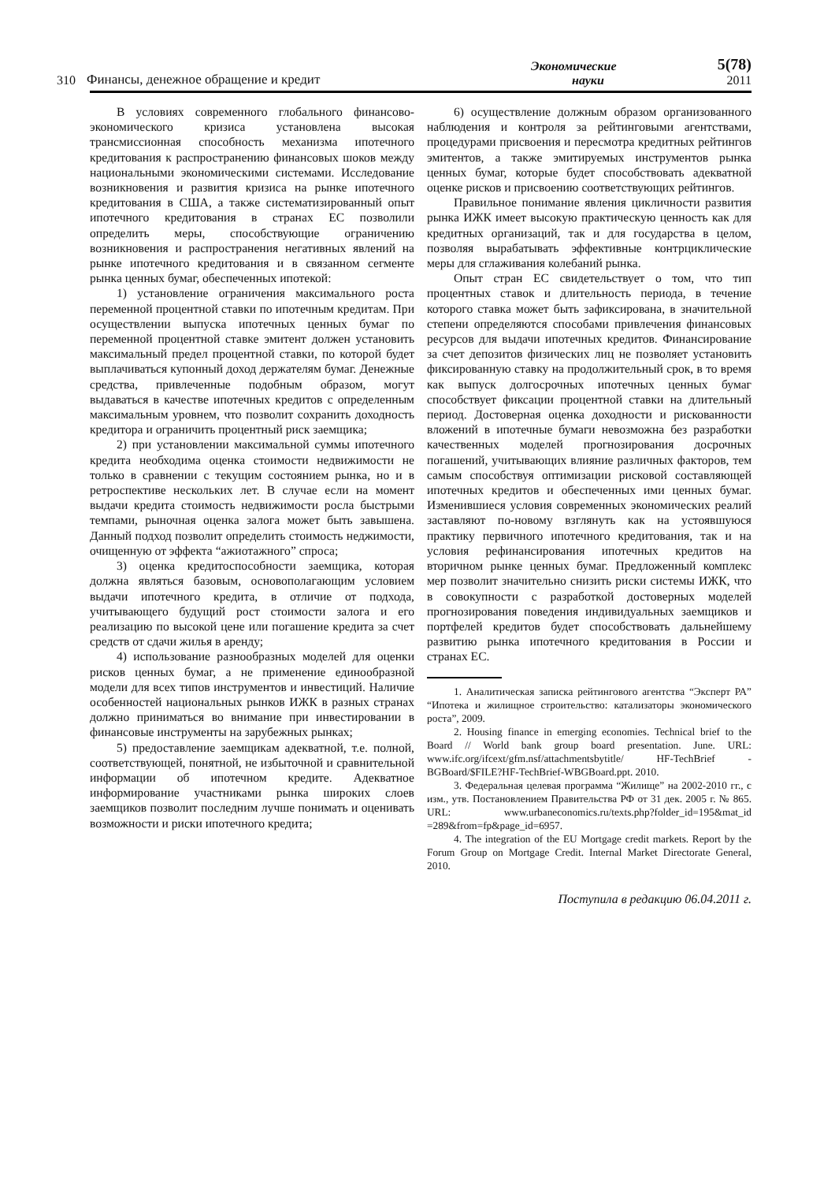310 Финансы, денежное обращение и кредит Экономические
науки 5(78)
2011
В условиях современного глобального финансово-экономического кризиса установлена высокая трансмиссионная способность механизма ипотечного кредитования к распространению финансовых шоков между национальными экономическими системами. Исследование возникновения и развития кризиса на рынке ипотечного кредитования в США, а также систематизированный опыт ипотечного кредитования в странах ЕС позволили определить меры, способствующие ограничению возникновения и распространения негативных явлений на рынке ипотечного кредитования и в связанном сегменте рынка ценных бумаг, обеспеченных ипотекой:
1) установление ограничения максимального роста переменной процентной ставки по ипотечным кредитам. При осуществлении выпуска ипотечных ценных бумаг по переменной процентной ставке эмитент должен установить максимальный предел процентной ставки, по которой будет выплачиваться купонный доход держателям бумаг. Денежные средства, привлеченные подобным образом, могут выдаваться в качестве ипотечных кредитов с определенным максимальным уровнем, что позволит сохранить доходность кредитора и ограничить процентный риск заемщика;
2) при установлении максимальной суммы ипотечного кредита необходима оценка стоимости недвижимости не только в сравнении с текущим состоянием рынка, но и в ретроспективе нескольких лет. В случае если на момент выдачи кредита стоимость недвижимости росла быстрыми темпами, рыночная оценка залога может быть завышена. Данный подход позволит определить стоимость неджимости, очищенную от эффекта “ажиотажного” спроса;
3) оценка кредитоспособности заемщика, которая должна являться базовым, основополагающим условием выдачи ипотечного кредита, в отличие от подхода, учитывающего будущий рост стоимости залога и его реализацию по высокой цене или погашение кредита за счет средств от сдачи жилья в аренду;
4) использование разнообразных моделей для оценки рисков ценных бумаг, а не применение единообразной модели для всех типов инструментов и инвестиций. Наличие особенностей национальных рынков ИЖК в разных странах должно приниматься во внимание при инвестировании в финансовые инструменты на зарубежных рынках;
5) предоставление заемщикам адекватной, т.е. полной, соответствующей, понятной, не избыточной и сравнительной информации об ипотечном кредите. Адекватное информирование участниками рынка широких слоев заемщиков позволит последним лучше понимать и оценивать возможности и риски ипотечного кредита;
6) осуществление должным образом организованного наблюдения и контроля за рейтинговыми агентствами, процедурами присвоения и пересмотра кредитных рейтингов эмитентов, а также эмитируемых инструментов рынка ценных бумаг, которые будет способствовать адекватной оценке рисков и присвоению соответствующих рейтингов.
Правильное понимание явления цикличности развития рынка ИЖК имеет высокую практическую ценность как для кредитных организаций, так и для государства в целом, позволяя вырабатывать эффективные контрциклические меры для сглаживания колебаний рынка.
Опыт стран ЕС свидетельствует о том, что тип процентных ставок и длительность периода, в течение которого ставка может быть зафиксирована, в значительной степени определяются способами привлечения финансовых ресурсов для выдачи ипотечных кредитов. Финансирование за счет депозитов физических лиц не позволяет установить фиксированную ставку на продолжительный срок, в то время как выпуск долгосрочных ипотечных ценных бумаг способствует фиксации процентной ставки на длительный период. Достоверная оценка доходности и рискованности вложений в ипотечные бумаги невозможна без разработки качественных моделей прогнозирования досрочных погашений, учитывающих влияние различных факторов, тем самым способствуя оптимизации рисковой составляющей ипотечных кредитов и обеспеченных ими ценных бумаг. Изменившиеся условия современных экономических реалий заставляют по-новому взглянуть как на устоявшуюся практику первичного ипотечного кредитования, так и на условия рефинансирования ипотечных кредитов на вторичном рынке ценных бумаг. Предложенный комплекс мер позволит значительно снизить риски системы ИЖК, что в совокупности с разработкой достоверных моделей прогнозирования поведения индивидуальных заемщиков и портфелей кредитов будет способствовать дальнейшему развитию рынка ипотечного кредитования в России и странах ЕС.
1. Аналитическая записка рейтингового агентства “Эксперт РА” “Ипотека и жилищное строительство: катализаторы экономического роста”, 2009.
2. Housing finance in emerging economies. Technical brief to the Board // World bank group board presentation. June. URL: www.ifc.org/ifcext/gfm.nsf/attachmentsbytitle/ HF-TechBrief - BGBoard/$FILE?HF-TechBrief-WBGBoard.ppt. 2010.
3. Федеральная целевая программа “Жилище” на 2002-2010 гг., с изм., утв. Постановлением Правительства РФ от 31 дек. 2005 г. № 865. URL: www.urbaneconomics.ru/texts.php?folder_id=195&mat_id =289&from=fp&page_id=6957.
4. The integration of the EU Mortgage credit markets. Report by the Forum Group on Mortgage Credit. Internal Market Directorate General, 2010.
Поступила в редакцию 06.04.2011 г.